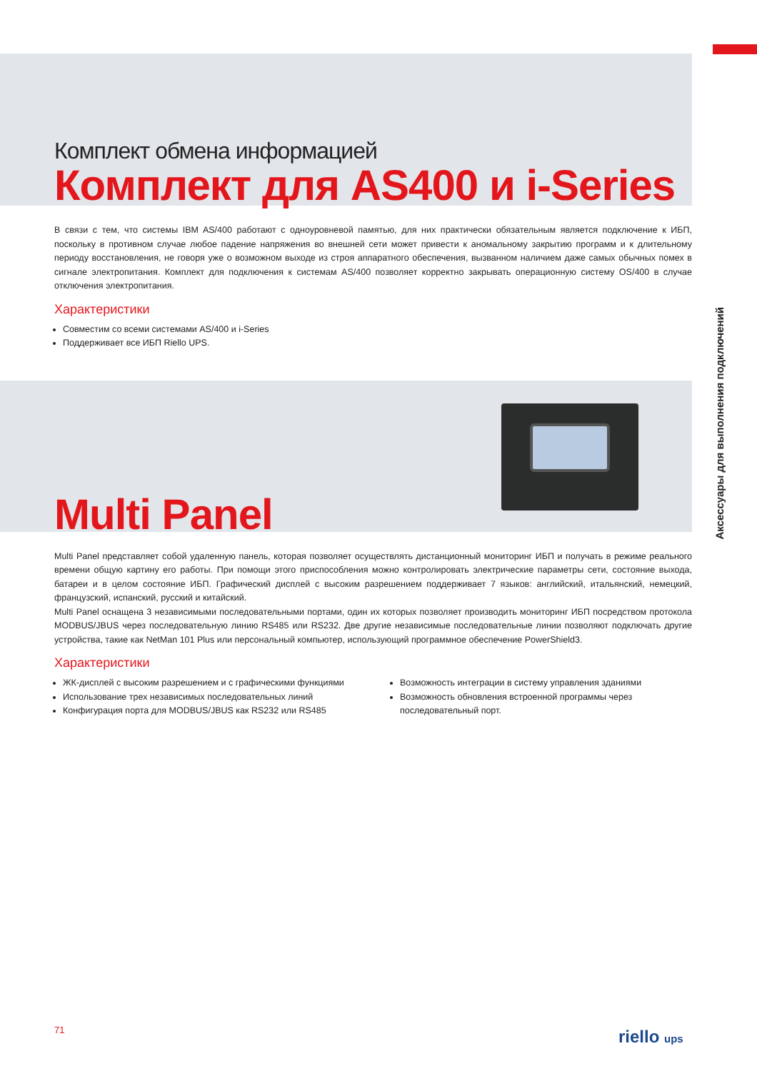Комплект обмена информацией
Комплект для AS400 и i-Series
В связи с тем, что системы IBM AS/400 работают с одноуровневой памятью, для них практически обязательным является подключение к ИБП, поскольку в противном случае любое падение напряжения во внешней сети может привести к аномальному закрытию программ и к длительному периоду восстановления, не говоря уже о возможном выходе из строя аппаратного обеспечения, вызванном наличием даже самых обычных помех в сигнале электропитания. Комплект для подключения к системам AS/400 позволяет корректно закрывать операционную систему OS/400 в случае отключения электропитания.
Характеристики
Совместим со всеми системами AS/400 и i-Series
Поддерживает все ИБП Riello UPS.
Multi Panel
Multi Panel представляет собой удаленную панель, которая позволяет осуществлять дистанционный мониторинг ИБП и получать в режиме реального времени общую картину его работы. При помощи этого приспособления можно контролировать электрические параметры сети, состояние выхода, батареи и в целом состояние ИБП. Графический дисплей с высоким разрешением поддерживает 7 языков: английский, итальянский, немецкий, французский, испанский, русский и китайский.
Multi Panel оснащена 3 независимыми последовательными портами, один их которых позволяет производить мониторинг ИБП посредством протокола MODBUS/JBUS через последовательную линию RS485 или RS232. Две другие независимые последовательные линии позволяют подключать другие устройства, такие как NetMan 101 Plus или персональный компьютер, использующий программное обеспечение PowerShield3.
Характеристики
ЖК-дисплей с высоким разрешением и с графическими функциями
Использование трех независимых последовательных линий
Конфигурация порта для MODBUS/JBUS как RS232 или RS485
Возможность интеграции в систему управления зданиями
Возможность обновления встроенной программы через последовательный порт.
Аксессуары для выполнения подключений
71 riello ups